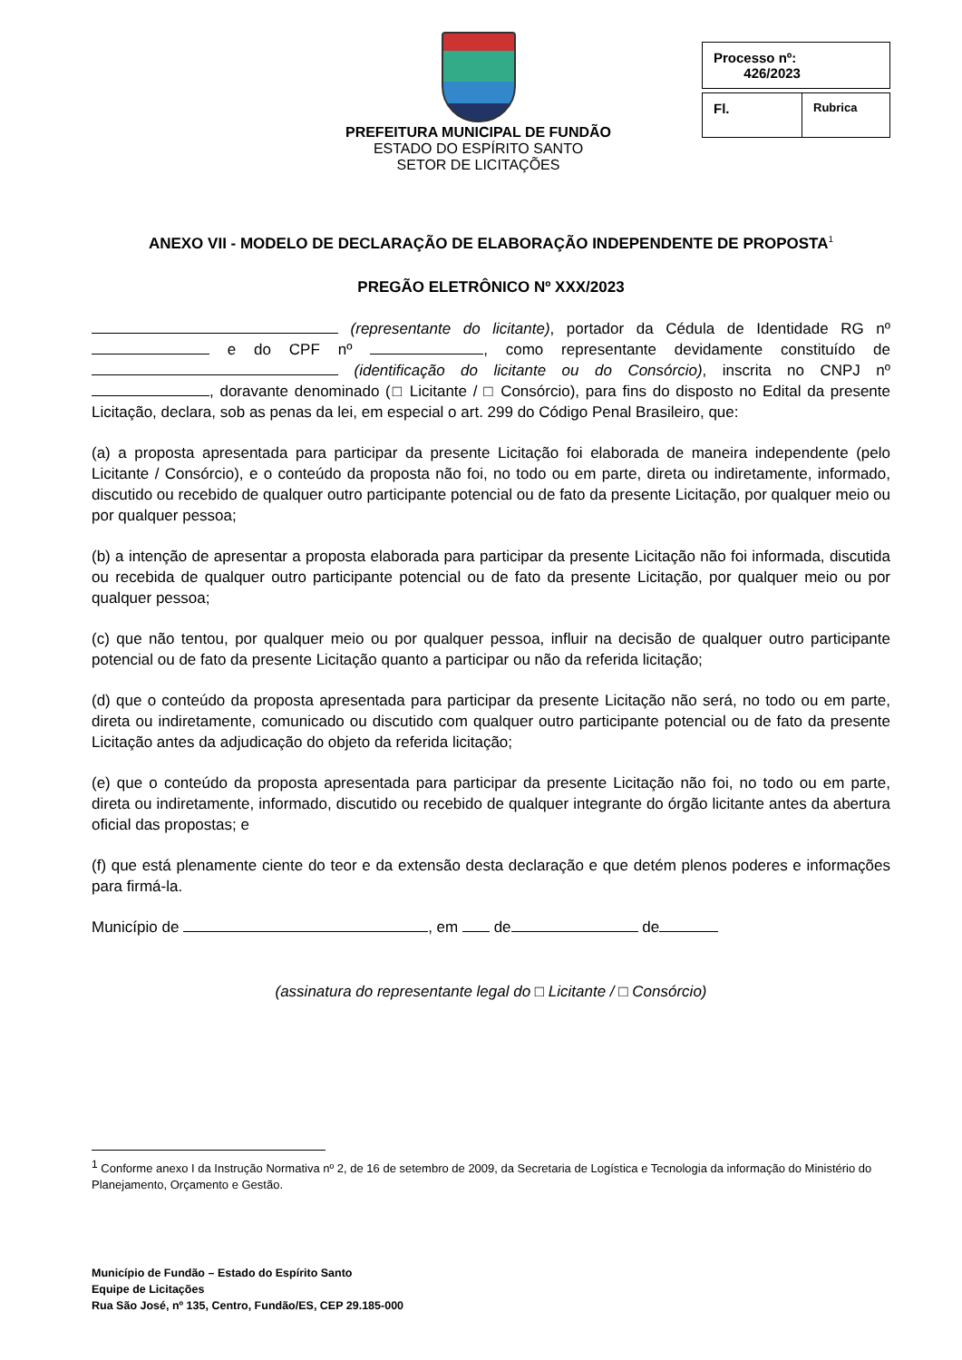PREFEITURA MUNICIPAL DE FUNDÃO
ESTADO DO ESPÍRITO SANTO
SETOR DE LICITAÇÕES
| Processo nº: 426/2023 |
| Fl. | Rubrica |
ANEXO VII - MODELO DE DECLARAÇÃO DE ELABORAÇÃO INDEPENDENTE DE PROPOSTA<sup>1</sup>
PREGÃO ELETRÔNICO Nº XXX/2023
(representante do licitante), portador da Cédula de Identidade RG nº e do CPF nº , como representante devidamente constituído de (identificação do licitante ou do Consórcio), inscrita no CNPJ nº , doravante denominado (□ Licitante / □ Consórcio), para fins do disposto no Edital da presente Licitação, declara, sob as penas da lei, em especial o art. 299 do Código Penal Brasileiro, que:
(a) a proposta apresentada para participar da presente Licitação foi elaborada de maneira independente (pelo Licitante / Consórcio), e o conteúdo da proposta não foi, no todo ou em parte, direta ou indiretamente, informado, discutido ou recebido de qualquer outro participante potencial ou de fato da presente Licitação, por qualquer meio ou por qualquer pessoa;
(b) a intenção de apresentar a proposta elaborada para participar da presente Licitação não foi informada, discutida ou recebida de qualquer outro participante potencial ou de fato da presente Licitação, por qualquer meio ou por qualquer pessoa;
(c) que não tentou, por qualquer meio ou por qualquer pessoa, influir na decisão de qualquer outro participante potencial ou de fato da presente Licitação quanto a participar ou não da referida licitação;
(d) que o conteúdo da proposta apresentada para participar da presente Licitação não será, no todo ou em parte, direta ou indiretamente, comunicado ou discutido com qualquer outro participante potencial ou de fato da presente Licitação antes da adjudicação do objeto da referida licitação;
(e) que o conteúdo da proposta apresentada para participar da presente Licitação não foi, no todo ou em parte, direta ou indiretamente, informado, discutido ou recebido de qualquer integrante do órgão licitante antes da abertura oficial das propostas; e
(f) que está plenamente ciente do teor e da extensão desta declaração e que detém plenos poderes e informações para firmá-la.
Município de , em de de
(assinatura do representante legal do □ Licitante / □ Consórcio)
<sup>1</sup> Conforme anexo I da Instrução Normativa nº 2, de 16 de setembro de 2009, da Secretaria de Logística e Tecnologia da informação do Ministério do Planejamento, Orçamento e Gestão.
Município de Fundão – Estado do Espírito Santo
Equipe de Licitações
Rua São José, nº 135, Centro, Fundão/ES, CEP 29.185-000